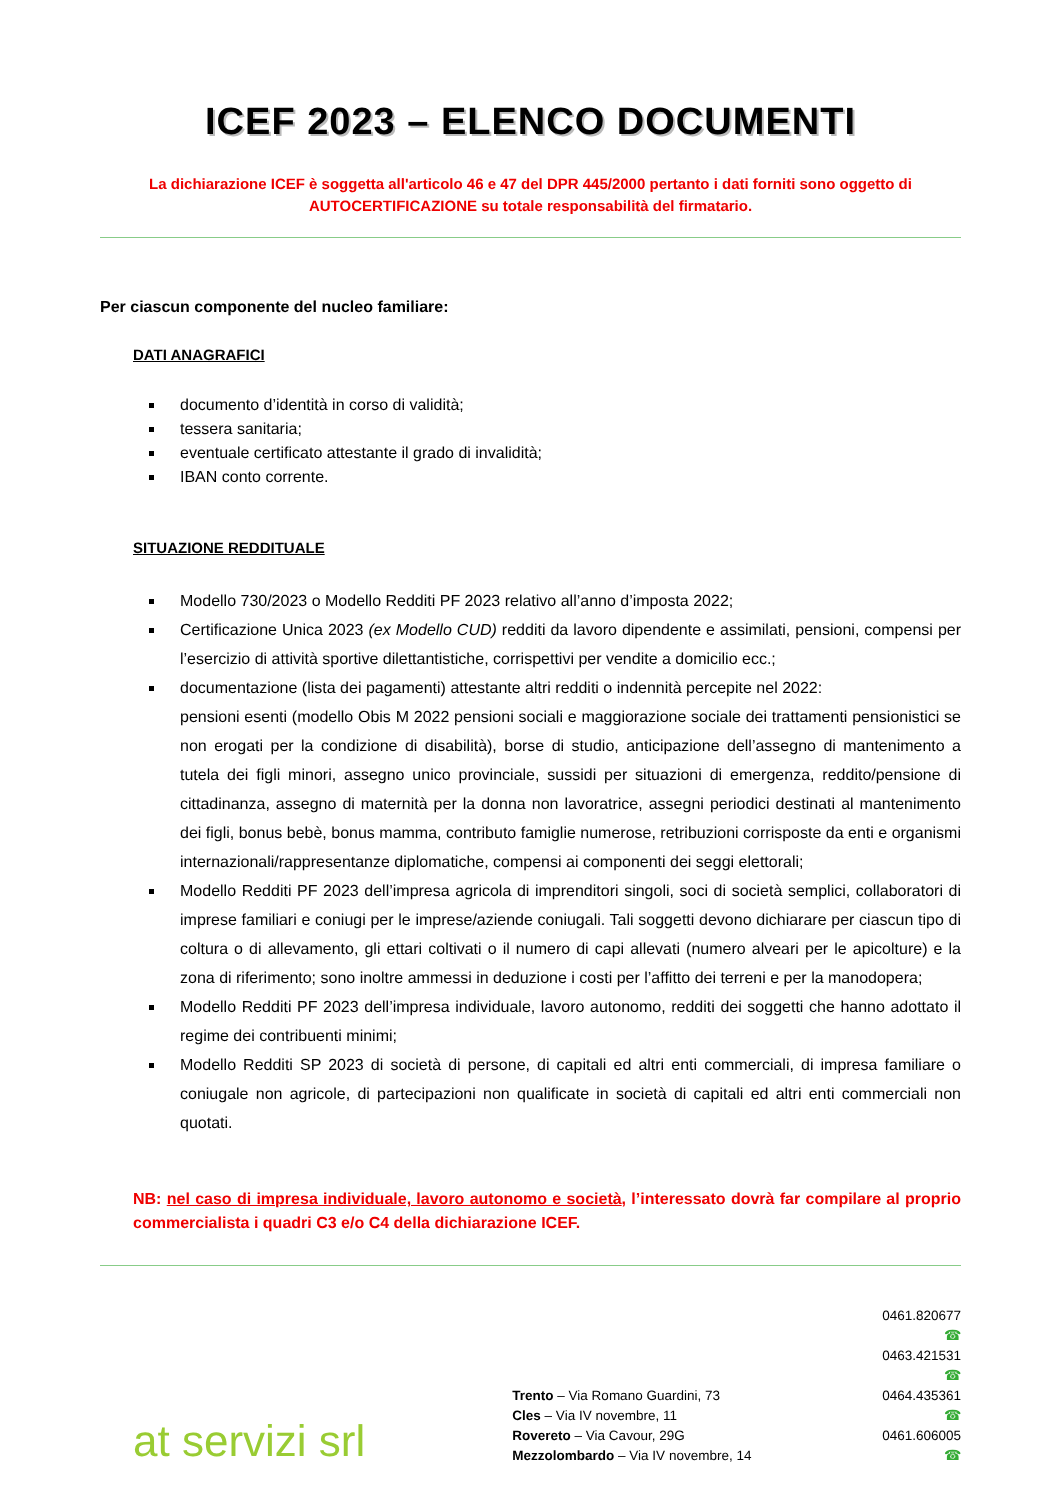ICEF 2023 – ELENCO DOCUMENTI
La dichiarazione ICEF è soggetta all'articolo 46 e 47 del DPR 445/2000 pertanto i dati forniti sono oggetto di AUTOCERTIFICAZIONE su totale responsabilità del firmatario.
Per ciascun componente del nucleo familiare:
DATI ANAGRAFICI
documento d’identità in corso di validità;
tessera sanitaria;
eventuale certificato attestante il grado di invalidità;
IBAN conto corrente.
SITUAZIONE REDDITUALE
Modello 730/2023 o Modello Redditi PF 2023 relativo all’anno d’imposta 2022;
Certificazione Unica 2023 (ex Modello CUD) redditi da lavoro dipendente e assimilati, pensioni, compensi per l’esercizio di attività sportive dilettantistiche, corrispettivi per vendite a domicilio ecc.;
documentazione (lista dei pagamenti) attestante altri redditi o indennità percepite nel 2022:
pensioni esenti (modello Obis M 2022 pensioni sociali e maggiorazione sociale dei trattamenti pensionistici se non erogati per la condizione di disabilità), borse di studio, anticipazione dell’assegno di mantenimento a tutela dei figli minori, assegno unico provinciale, sussidi per situazioni di emergenza, reddito/pensione di cittadinanza, assegno di maternità per la donna non lavoratrice, assegni periodici destinati al mantenimento dei figli, bonus bebè, bonus mamma, contributo famiglie numerose, retribuzioni corrisposte da enti e organismi internazionali/rappresentanze diplomatiche, compensi ai componenti dei seggi elettorali;
Modello Redditi PF 2023 dell’impresa agricola di imprenditori singoli, soci di società semplici, collaboratori di imprese familiari e coniugi per le imprese/aziende coniugali. Tali soggetti devono dichiarare per ciascun tipo di coltura o di allevamento, gli ettari coltivati o il numero di capi allevati (numero alveari per le apicolture) e la zona di riferimento; sono inoltre ammessi in deduzione i costi per l’affitto dei terreni e per la manodopera;
Modello Redditi PF 2023 dell’impresa individuale, lavoro autonomo, redditi dei soggetti che hanno adottato il regime dei contribuenti minimi;
Modello Redditi SP 2023 di società di persone, di capitali ed altri enti commerciali, di impresa familiare o coniugale non agricole, di partecipazioni non qualificate in società di capitali ed altri enti commerciali non quotati.
NB: nel caso di impresa individuale, lavoro autonomo e società, l’interessato dovrà far compilare al proprio commercialista i quadri C3 e/o C4 della dichiarazione ICEF.
at servizi srl
Trento – Via Romano Guardini, 73
Cles – Via IV novembre, 11
Rovereto – Via Cavour, 29G
Mezzolombardo – Via IV novembre, 14
0461.820677 ☎
0463.421531 ☎
0464.435361 ☎
0461.606005 ☎